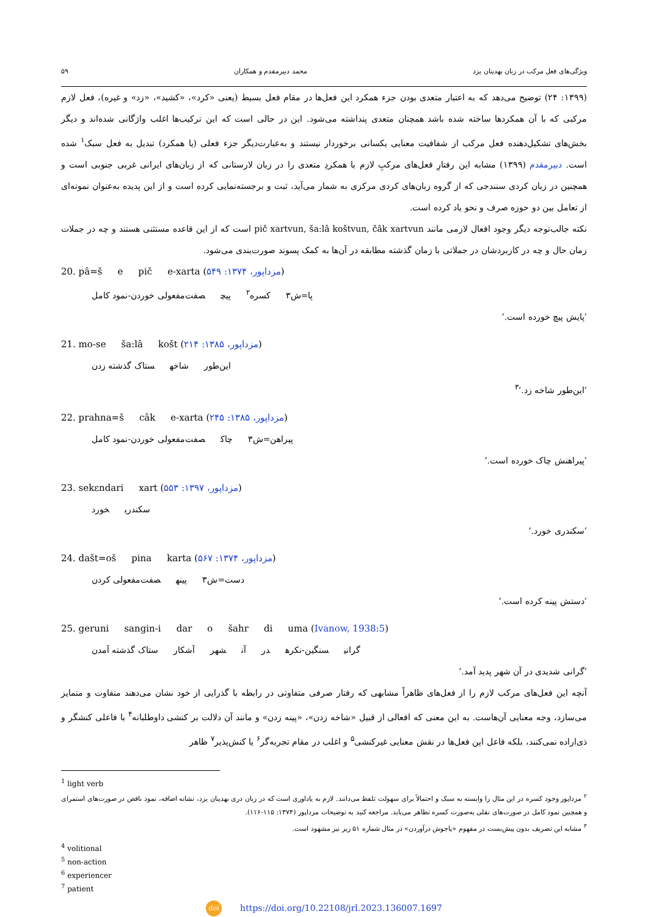ویژگی‌های فعل مرکب در زبان بهدینان یزد محمد دبیرمقدم و همکاران ۵۹
(۱۳۹۹: ۲۴) توضیح می‌دهد که به اعتبار متعدی بودن جزء همکرد این فعل‌ها در مقام فعل بسیط (یعنی «کرد»، «کشید»، «زد» و غیره)، فعل لازم مرکبی که با آن همکردها ساخته شده باشد همچنان متعدی پنداشته می‌شود. این در حالی است که این ترکیب‌ها اغلب واژگانی شده‌اند و دیگر بخش‌های تشکیل‌دهنده فعل مرکب از شفافیت معنایی یکسانی برخوردار نیستند و به‌عبارت‌دیگر جزء فعلی (یا همکرد) تبدیل به فعل سبک<sup>۱</sup> شده است. دبیرمقدم (۱۳۹۹) مشابه این رفتارِ فعل‌های مرکبِ لازم با همکردِ متعدی را در زبان لارستانی که از زبان‌های ایرانی غربی جنوبی است و همچنین در زبان کردی سنندجی که از گروه زبان‌های کردی مرکزی به شمار می‌آید، ثبت و برجسته‌نمایی کرده است و از این پدیده به‌عنوان نمونه‌ای از تعامل بین دو حوزه صرف و نحو یاد کرده است.
نکته جالب‌توجه دیگر وجود افعال لازمی مانند pič xartvun, ša:lâ koštvun, čâk xartvun است که از این قاعده مستثنی هستند و چه در جملات زمان حال و چه در کاربردشان در جملاتی با زمان گذشته مطابقه در آن‌ها به کمک پسوند صورت‌بندی می‌شود.
20. pâ=š e pič e-xarta (مزداپور، ۱۳۷۴: ۵۴۹)
پا=ش۳ کسره<sup>۲</sup> پیچ صفت‌مفعولی خوردن-نمود کامل
’پایش پیچ خورده است.‘
21. mo-se ša:lâ košt (مزداپور، ۱۳۸۵: ۲۱۴)
این‌طور شاخه ستاک گذشته زدن
’این‌طور شاخه زد.‘<sup>۳</sup>
22. prahna=š câk e-xarta (مزداپور، ۱۳۸۵: ۲۴۵)
پیراهن=ش۳ چاک صفت‌مفعولی خوردن-نمود کامل
’پیراهنش چاک خورده است.‘
23. sekɛndari xart (مزداپور، ۱۳۹۷: ۵۵۳)
سکندری خورد
’سکندری خورد.‘
24. dašt=oš pina karta (مزداپور، ۱۳۷۴: ۵۶۷)
دست=ش۳ پینه صفت‌مفعولی کردن
’دستش پینه کرده است.‘
25. geruni sangin-i dar o šahr di uma (Ivanow, 1938:5)
گرانی سنگین-نکره در آن شهر آشکار ستاک گذشته آمدن
’گرانی شدیدی در آن شهر پدید آمد.‘
آنچه این فعل‌های مرکب لازم را از فعل‌های ظاهراً مشابهی که رفتار صرفی متفاوتی در رابطه با گذرایی از خود نشان می‌دهند متفاوت و متمایز می‌سازد، وجه معنایی آن‌هاست. به این معنی که افعالی از قبیل «شاخه زدن»، «پینه زدن» و مانند آن دلالت بر کنشی داوطلبانه<sup>۴</sup> با فاعلی کنشگر و ذی‌اراده نمی‌کنند، بلکه فاعل این فعل‌ها در نقش معنایی غیرکنشی<sup>۵</sup> و اغلب در مقام تجربه‌گر<sup>۶</sup> یا کنش‌پذیر<sup>۷</sup> ظاهر
<sup>1</sup> light verb
<sup>۲</sup> مزداپور وجود کسره در این مثال را وابسته به سبک و احتمالاً برای سهولت تلفظ می‌دانند. لازم به یاداوری است که در زبان دری بهدینان یزد، نشانه اضافه، نمود ناقص در صورت‌های استمرای و همچنین نمود کامل در صورت‌های نقلی به‌صورت کسره تظاهر می‌یابد. مراجعه کنید به توضیحات مزداپور (۱۳۷۴: ۱۱۵-۱۱۶).
<sup>۳</sup> مشابه این تصریف بدون پیش‌بست در مفهوم «پاجوش درآوردن» در مثال شماره ۵۱ زیر نیز مشهود است.
<sup>4</sup> volitional
<sup>5</sup> non-action
<sup>6</sup> experiencer
<sup>7</sup> patient
doi https://doi.org/10.22108/jrl.2023.136007.1697